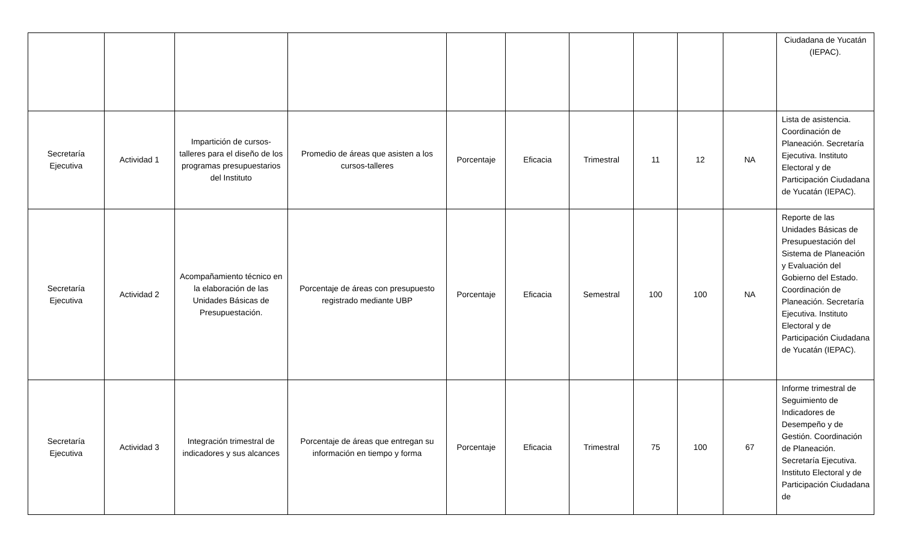| | | | | | | | | | | Ciudadana de Yucatán (IEPAC). |
| Secretaría Ejecutiva | Actividad 1 | Impartición de cursos-talleres para el diseño de los programas presupuestarios del Instituto | Promedio de áreas que asisten a los cursos-talleres | Porcentaje | Eficacia | Trimestral | 11 | 12 | NA | Lista de asistencia. Coordinación de Planeación. Secretaría Ejecutiva. Instituto Electoral y de Participación Ciudadana de Yucatán (IEPAC). |
| Secretaría Ejecutiva | Actividad 2 | Acompañamiento técnico en la elaboración de las Unidades Básicas de Presupuestación. | Porcentaje de áreas con presupuesto registrado mediante UBP | Porcentaje | Eficacia | Semestral | 100 | 100 | NA | Reporte de las Unidades Básicas de Presupuestación del Sistema de Planeación y Evaluación del Gobierno del Estado. Coordinación de Planeación. Secretaría Ejecutiva. Instituto Electoral y de Participación Ciudadana de Yucatán (IEPAC). |
| Secretaría Ejecutiva | Actividad 3 | Integración trimestral de indicadores y sus alcances | Porcentaje de áreas que entregan su información en tiempo y forma | Porcentaje | Eficacia | Trimestral | 75 | 100 | 67 | Informe trimestral de Seguimiento de Indicadores de Desempeño y de Gestión. Coordinación de Planeación. Secretaría Ejecutiva. Instituto Electoral y de Participación Ciudadana de |